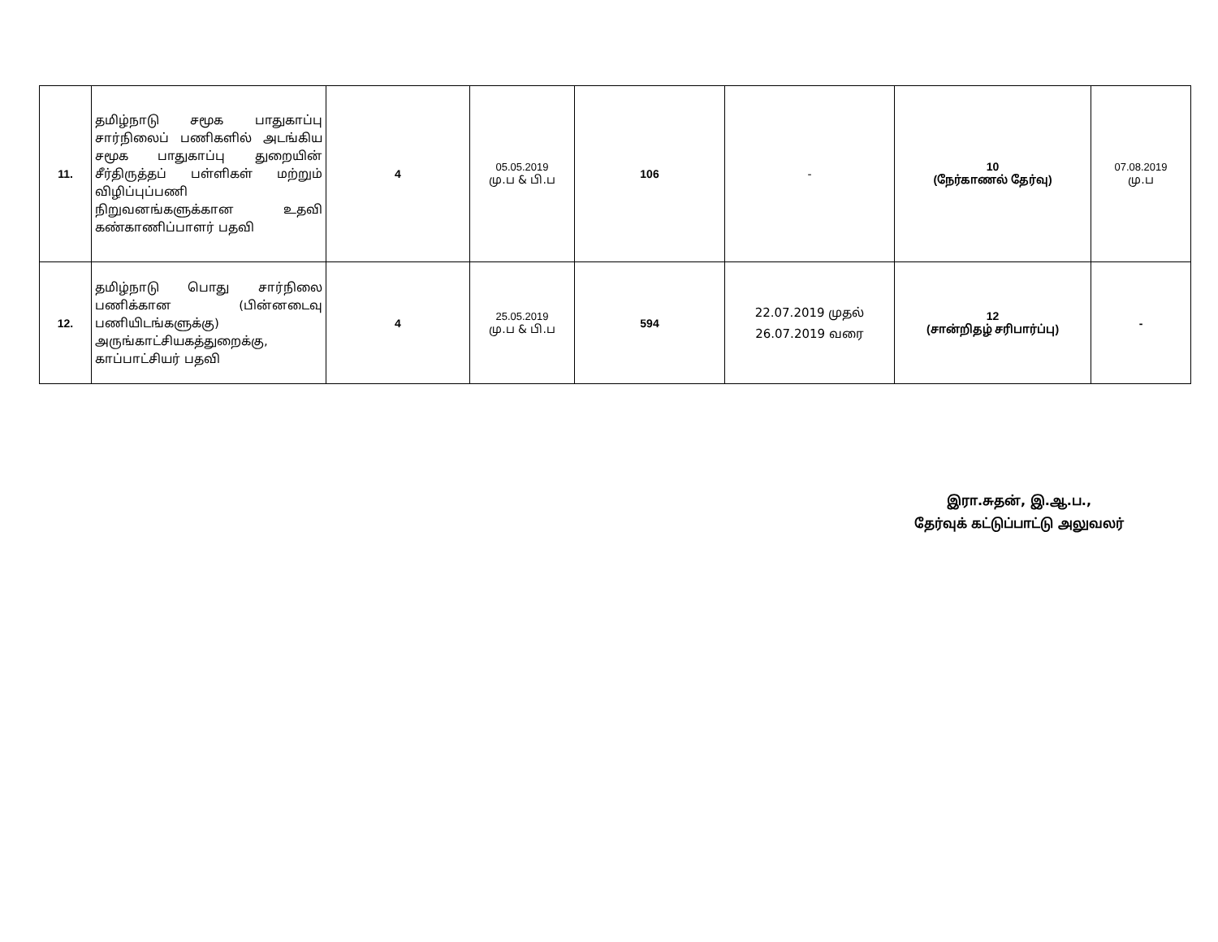| 11. | தமிழ்நாடு சமூக பாதுகாப்பு சார்நிலைப் பணிகளில் அடங்கிய சமூக பாதுகாப்பு துறையின் சீர்திருத்தப் பள்ளிகள் மற்றும் விழிப்புப்பணி நிறுவனங்களுக்கான உதவி கண்காணிப்பாளர் பதவி | 4 | 05.05.2019 மு.ப & பி.ப | 106 | - | 10 (நேர்காணல் தேர்வு) | 07.08.2019 மு.ப |
| 12. | தமிழ்நாடு பொது சார்நிலை பணிக்கான (பின்னடைவு பணியிடங்களுக்கு) அருங்காட்சியகத்துறைக்கு, காப்பாட்சியர் பதவி | 4 | 25.05.2019 மு.ப & பி.ப | 594 | 22.07.2019 முதல் 26.07.2019 வரை | 12 (சான்றிதழ் சரிபார்ப்பு) | - |
இரா.சுதன், இ.ஆ.ப.,
தேர்வுக் கட்டுப்பாட்டு அலுவலர்